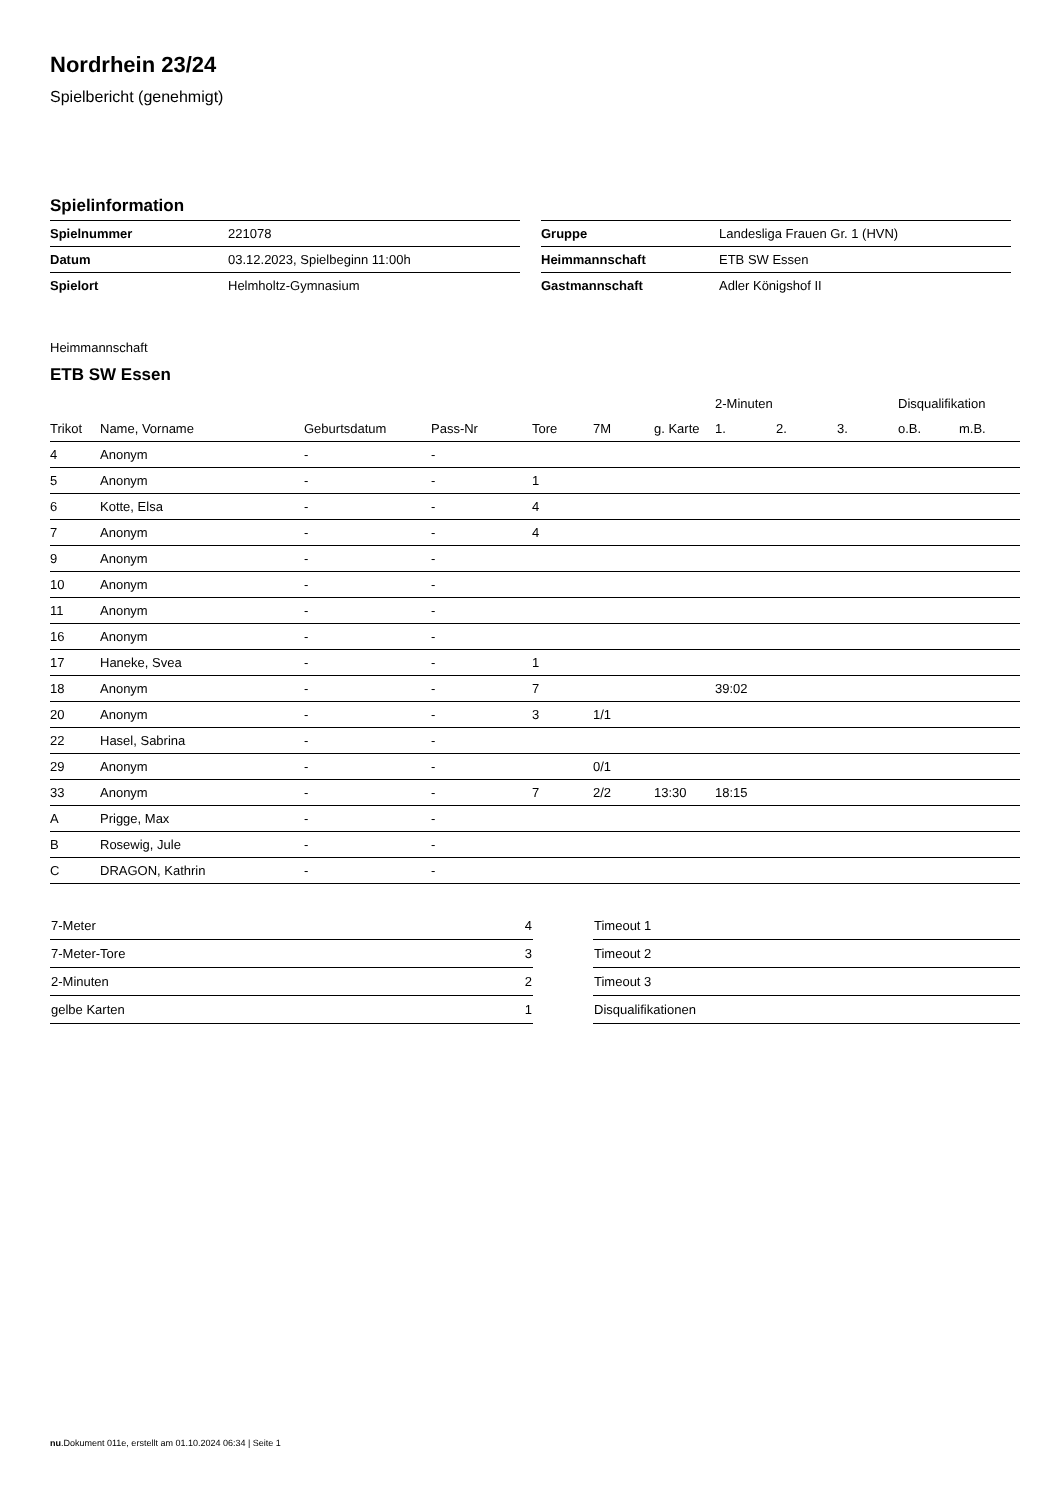Nordrhein 23/24
Spielbericht (genehmigt)
Spielinformation
| Spielnummer | 221078 |
| Datum | 03.12.2023, Spielbeginn 11:00h |
| Spielort | Helmholtz-Gymnasium |
| Gruppe | Landesliga Frauen Gr. 1 (HVN) |
| Heimmannschaft | ETB SW Essen |
| Gastmannschaft | Adler Königshof II |
Heimmannschaft
ETB SW Essen
| | | | | | | | 2-Minuten | | | Disqualifikation | |
| --- | --- | --- | --- | --- | --- | --- | --- | --- | --- | --- | --- |
| Trikot | Name, Vorname | Geburtsdatum | Pass-Nr | Tore | 7M | g. Karte | 1. | 2. | 3. | o.B. | m.B. |
| 4 | Anonym | - | - | | | | | | | | |
| 5 | Anonym | - | - | 1 | | | | | | | |
| 6 | Kotte, Elsa | - | - | 4 | | | | | | | |
| 7 | Anonym | - | - | 4 | | | | | | | |
| 9 | Anonym | - | - | | | | | | | | |
| 10 | Anonym | - | - | | | | | | | | |
| 11 | Anonym | - | - | | | | | | | | |
| 16 | Anonym | - | - | | | | | | | | |
| 17 | Haneke, Svea | - | - | 1 | | | | | | | |
| 18 | Anonym | - | - | 7 | | | 39:02 | | | | |
| 20 | Anonym | - | - | 3 | 1/1 | | | | | | |
| 22 | Hasel, Sabrina | - | - | | | | | | | | |
| 29 | Anonym | - | - | | 0/1 | | | | | | |
| 33 | Anonym | - | - | 7 | 2/2 | 13:30 | 18:15 | | | | |
| A | Prigge, Max | - | - | | | | | | | | |
| B | Rosewig, Jule | - | - | | | | | | | | |
| C | DRAGON, Kathrin | - | - | | | | | | | | |
| 7-Meter | 4 |
| 7-Meter-Tore | 3 |
| 2-Minuten | 2 |
| gelbe Karten | 1 |
| Timeout 1 |
| Timeout 2 |
| Timeout 3 |
| Disqualifikationen |
nu.Dokument 011e, erstellt am 01.10.2024 06:34 | Seite 1